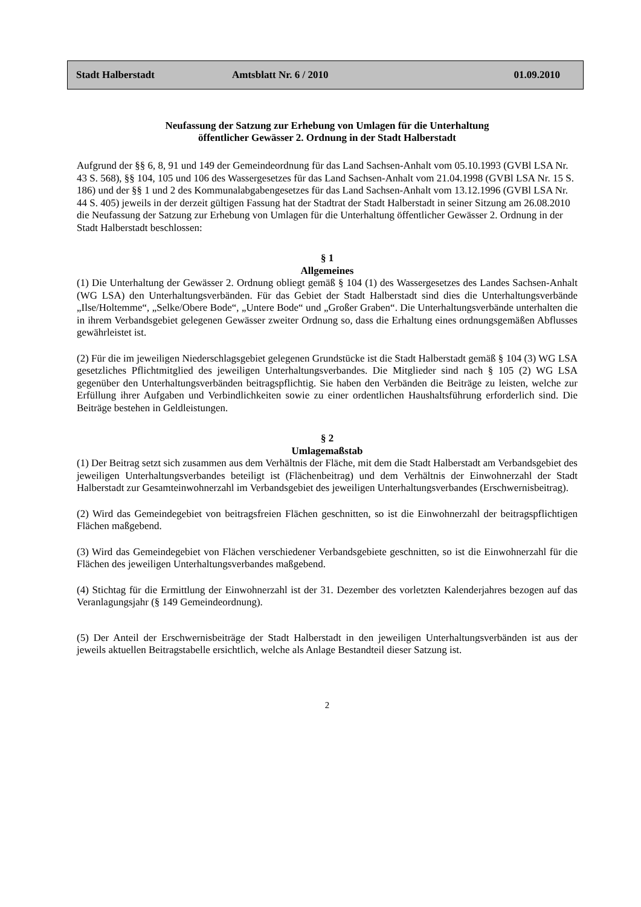Stadt Halberstadt Amtsblatt Nr. 6 / 2010 01.09.2010
Neufassung der Satzung zur Erhebung von Umlagen für die Unterhaltung
öffentlicher Gewässer 2. Ordnung in der Stadt Halberstadt
Aufgrund der §§ 6, 8, 91 und 149 der Gemeindeordnung für das Land Sachsen-Anhalt vom 05.10.1993 (GVBl LSA Nr. 43 S. 568), §§ 104, 105 und 106 des Wassergesetzes für das Land Sachsen-Anhalt vom 21.04.1998 (GVBl LSA Nr. 15 S. 186) und der §§ 1 und 2 des Kommunalabgabengesetzes für das Land Sachsen-Anhalt vom 13.12.1996 (GVBl LSA Nr. 44 S. 405) jeweils in der derzeit gültigen Fassung hat der Stadtrat der Stadt Halberstadt in seiner Sitzung am 26.08.2010 die Neufassung der Satzung zur Erhebung von Umlagen für die Unterhaltung öffentlicher Gewässer 2. Ordnung in der Stadt Halberstadt beschlossen:
§ 1
Allgemeines
(1) Die Unterhaltung der Gewässer 2. Ordnung obliegt gemäß § 104 (1) des Wassergesetzes des Landes Sachsen-Anhalt (WG LSA) den Unterhaltungsverbänden. Für das Gebiet der Stadt Halberstadt sind dies die Unterhaltungsverbände „Ilse/Holtemme“, „Selke/Obere Bode“, „Untere Bode“ und „Großer Graben“. Die Unterhaltungsverbände unterhalten die in ihrem Verbandsgebiet gelegenen Gewässer zweiter Ordnung so, dass die Erhaltung eines ordnungsgemäßen Abflusses gewährleistet ist.
(2) Für die im jeweiligen Niederschlagsgebiet gelegenen Grundstücke ist die Stadt Halberstadt gemäß § 104 (3) WG LSA gesetzliches Pflichtmitglied des jeweiligen Unterhaltungsverbandes. Die Mitglieder sind nach § 105 (2) WG LSA gegenüber den Unterhaltungsverbänden beitragspflichtig. Sie haben den Verbänden die Beiträge zu leisten, welche zur Erfüllung ihrer Aufgaben und Verbindlichkeiten sowie zu einer ordentlichen Haushaltsführung erforderlich sind. Die Beiträge bestehen in Geldleistungen.
§ 2
Umlagemaßstab
(1) Der Beitrag setzt sich zusammen aus dem Verhältnis der Fläche, mit dem die Stadt Halberstadt am Verbandsgebiet des jeweiligen Unterhaltungsverbandes beteiligt ist (Flächenbeitrag) und dem Verhältnis der Einwohnerzahl der Stadt Halberstadt zur Gesamteinwohnerzahl im Verbandsgebiet des jeweiligen Unterhaltungsverbandes (Erschwernisbeitrag).
(2) Wird das Gemeindegebiet von beitragsfreien Flächen geschnitten, so ist die Einwohnerzahl der beitragspflichtigen Flächen maßgebend.
(3) Wird das Gemeindegebiet von Flächen verschiedener Verbandsgebiete geschnitten, so ist die Einwohnerzahl für die Flächen des jeweiligen Unterhaltungsverbandes maßgebend.
(4) Stichtag für die Ermittlung der Einwohnerzahl ist der 31. Dezember des vorletzten Kalenderjahres bezogen auf das Veranlagungsjahr (§ 149 Gemeindeordnung).
(5) Der Anteil der Erschwernisbeiträge der Stadt Halberstadt in den jeweiligen Unterhaltungsverbänden ist aus der jeweils aktuellen Beitragstabelle ersichtlich, welche als Anlage Bestandteil dieser Satzung ist.
2